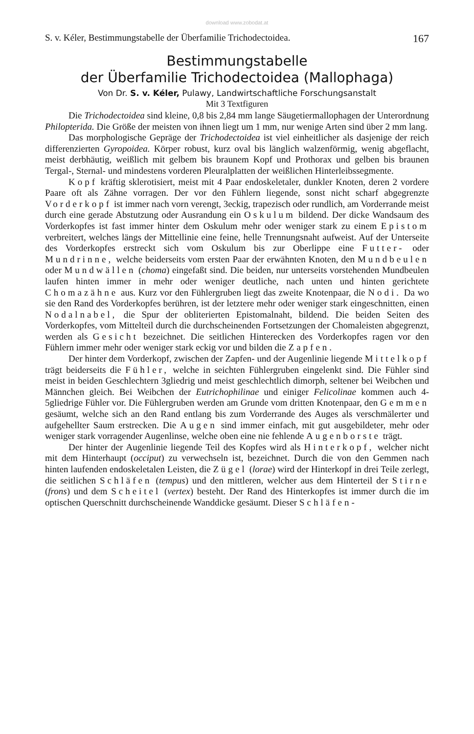download www.zobodat.at
S. v. Kéler, Bestimmungstabelle der Überfamilie Trichodectoidea. 167
Bestimmungstabelle
der Überfamilie Trichodectoidea (Mallophaga)
Von Dr. S. v. Kéler, Pulawy, Landwirtschaftliche Forschungsanstalt
Mit 3 Textfiguren
Die Trichodectoidea sind kleine, 0,8 bis 2,84 mm lange Säugetiermallophagen der Unterordnung Philopterida. Die Größe der meisten von ihnen liegt um 1 mm, nur wenige Arten sind über 2 mm lang.
Das morphologische Gepräge der Trichodectoidea ist viel einheitlicher als dasjenige der reich differenzierten Gyropoidea. Körper robust, kurz oval bis länglich walzenförmig, wenig abgeflacht, meist derbhäutig, weißlich mit gelbem bis braunem Kopf und Prothorax und gelben bis braunen Tergal-, Sternal- und mindestens vorderen Pleuralplatten der weißlichen Hinterleibssegmente.
Kopf kräftig sklerotisiert, meist mit 4 Paar endoskeletaler, dunkler Knoten, deren 2 vordere Paare oft als Zähne vorragen. Der vor den Fühlern liegende, sonst nicht scharf abgegrenzte Vorderkopf ist immer nach vorn verengt, 3eckig, trapezisch oder rundlich, am Vorderrande meist durch eine gerade Abstutzung oder Ausrandung ein Oskulum bildend. Der dicke Wandsaum des Vorderkopfes ist fast immer hinter dem Oskulum mehr oder weniger stark zu einem Epistom verbreitert, welches längs der Mittellinie eine feine, helle Trennungsnaht aufweist. Auf der Unterseite des Vorderkopfes erstreckt sich vom Oskulum bis zur Oberlippe eine Futter- oder Mundrinne, welche beiderseits vom ersten Paar der erwähnten Knoten, den Mundbeulen oder Mundwällen (choma) eingefaßt sind. Die beiden, nur unterseits vorstehenden Mundbeulen laufen hinten immer in mehr oder weniger deutliche, nach unten und hinten gerichtete Chomazähne aus. Kurz vor den Fühlergruben liegt das zweite Knotenpaar, die Nodi. Da wo sie den Rand des Vorderkopfes berühren, ist der letztere mehr oder weniger stark eingeschnitten, einen Nodalnabel, die Spur der obliterierten Epistomalnaht, bildend. Die beiden Seiten des Vorderkopfes, vom Mittelteil durch die durchscheinenden Fortsetzungen der Chomaleisten abgegrenzt, werden als Gesicht bezeichnet. Die seitlichen Hinterecken des Vorderkopfes ragen vor den Fühlern immer mehr oder weniger stark eckig vor und bilden die Zapfen.
Der hinter dem Vorderkopf, zwischen der Zapfen- und der Augenlinie liegende Mittelkopf trägt beiderseits die Fühler, welche in seichten Fühlergruben eingelenkt sind. Die Fühler sind meist in beiden Geschlechtern 3gliedrig und meist geschlechtlich dimorph, seltener bei Weibchen und Männchen gleich. Bei Weibchen der Eutrichophilinae und einiger Felicolinae kommen auch 4-5gliedrige Fühler vor. Die Fühlergruben werden am Grunde vom dritten Knotenpaar, den Gemmen gesäumt, welche sich an den Rand entlang bis zum Vorderrande des Auges als verschmälerter und aufgehellter Saum erstrecken. Die Augen sind immer einfach, mit gut ausgebildeter, mehr oder weniger stark vorragender Augenlinse, welche oben eine nie fehlende Augenborste trägt.
Der hinter der Augenlinie liegende Teil des Kopfes wird als Hinterkopf, welcher nicht mit dem Hinterhaupt (occiput) zu verwechseln ist, bezeichnet. Durch die von den Gemmen nach hinten laufenden endoskeletalen Leisten, die Zügel (lorae) wird der Hinterkopf in drei Teile zerlegt, die seitlichen Schläfen (tempus) und den mittleren, welcher aus dem Hinterteil der Stirne (frons) und dem Scheitel (vertex) besteht. Der Rand des Hinterkopfes ist immer durch die im optischen Querschnitt durchscheinende Wanddicke gesäumt. Dieser Schläfen-